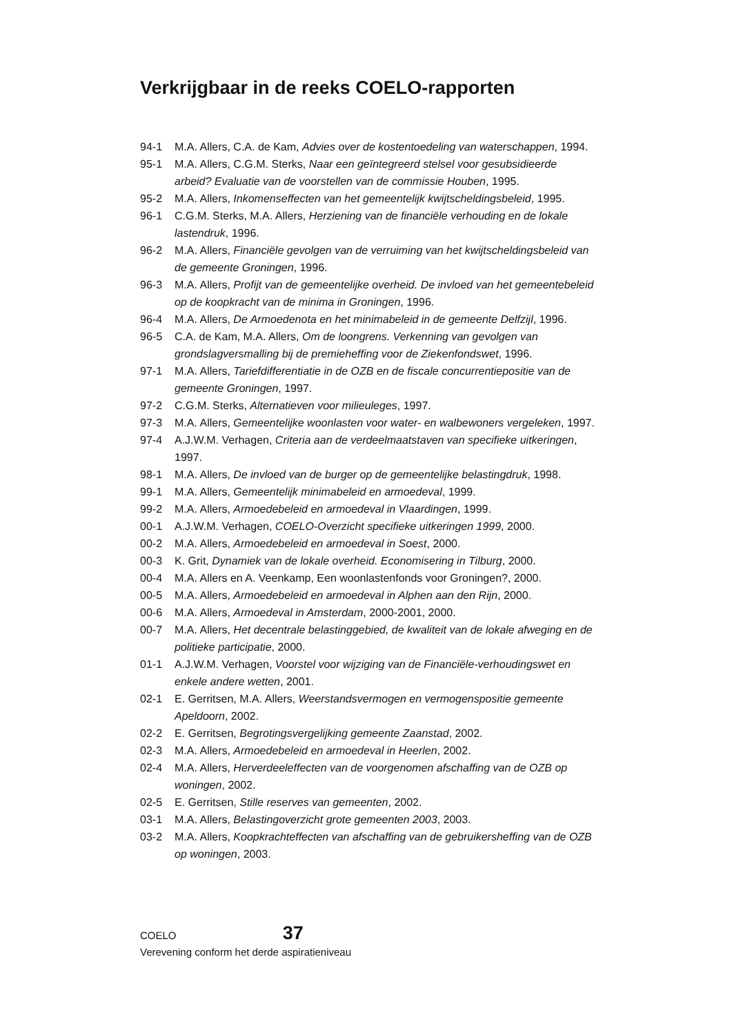Verkrijgbaar in de reeks COELO-rapporten
94-1 M.A. Allers, C.A. de Kam, Advies over de kostentoedeling van waterschappen, 1994.
95-1 M.A. Allers, C.G.M. Sterks, Naar een geïntegreerd stelsel voor gesubsidieerde arbeid? Evaluatie van de voorstellen van de commissie Houben, 1995.
95-2 M.A. Allers, Inkomenseffecten van het gemeentelijk kwijtscheldingsbeleid, 1995.
96-1 C.G.M. Sterks, M.A. Allers, Herziening van de financiële verhouding en de lokale lastendruk, 1996.
96-2 M.A. Allers, Financiële gevolgen van de verruiming van het kwijtscheldingsbeleid van de gemeente Groningen, 1996.
96-3 M.A. Allers, Profijt van de gemeentelijke overheid. De invloed van het gemeentebeleid op de koopkracht van de minima in Groningen, 1996.
96-4 M.A. Allers, De Armoedenota en het minimabeleid in de gemeente Delfzijl, 1996.
96-5 C.A. de Kam, M.A. Allers, Om de loongrens. Verkenning van gevolgen van grondslagversmalling bij de premieheffing voor de Ziekenfondswet, 1996.
97-1 M.A. Allers, Tariefdifferentiatie in de OZB en de fiscale concurrentiepositie van de gemeente Groningen, 1997.
97-2 C.G.M. Sterks, Alternatieven voor milieuleges, 1997.
97-3 M.A. Allers, Gemeentelijke woonlasten voor water- en walbewoners vergeleken, 1997.
97-4 A.J.W.M. Verhagen, Criteria aan de verdeelmaatstaven van specifieke uitkeringen, 1997.
98-1 M.A. Allers, De invloed van de burger op de gemeentelijke belastingdruk, 1998.
99-1 M.A. Allers, Gemeentelijk minimabeleid en armoedeval, 1999.
99-2 M.A. Allers, Armoedebeleid en armoedeval in Vlaardingen, 1999.
00-1 A.J.W.M. Verhagen, COELO-Overzicht specifieke uitkeringen 1999, 2000.
00-2 M.A. Allers, Armoedebeleid en armoedeval in Soest, 2000.
00-3 K. Grit, Dynamiek van de lokale overheid. Economisering in Tilburg, 2000.
00-4 M.A. Allers en A. Veenkamp, Een woonlastenfonds voor Groningen?, 2000.
00-5 M.A. Allers, Armoedebeleid en armoedeval in Alphen aan den Rijn, 2000.
00-6 M.A. Allers, Armoedeval in Amsterdam, 2000-2001, 2000.
00-7 M.A. Allers, Het decentrale belastinggebied, de kwaliteit van de lokale afweging en de politieke participatie, 2000.
01-1 A.J.W.M. Verhagen, Voorstel voor wijziging van de Financiële-verhoudingswet en enkele andere wetten, 2001.
02-1 E. Gerritsen, M.A. Allers, Weerstandsvermogen en vermogenspositie gemeente Apeldoorn, 2002.
02-2 E. Gerritsen, Begrotingsvergelijking gemeente Zaanstad, 2002.
02-3 M.A. Allers, Armoedebeleid en armoedeval in Heerlen, 2002.
02-4 M.A. Allers, Herverdeeleffecten van de voorgenomen afschaffing van de OZB op woningen, 2002.
02-5 E. Gerritsen, Stille reserves van gemeenten, 2002.
03-1 M.A. Allers, Belastingoverzicht grote gemeenten 2003, 2003.
03-2 M.A. Allers, Koopkrachteffecten van afschaffing van de gebruikersheffing van de OZB op woningen, 2003.
COELO 37
Verevening conform het derde aspiratieniveau